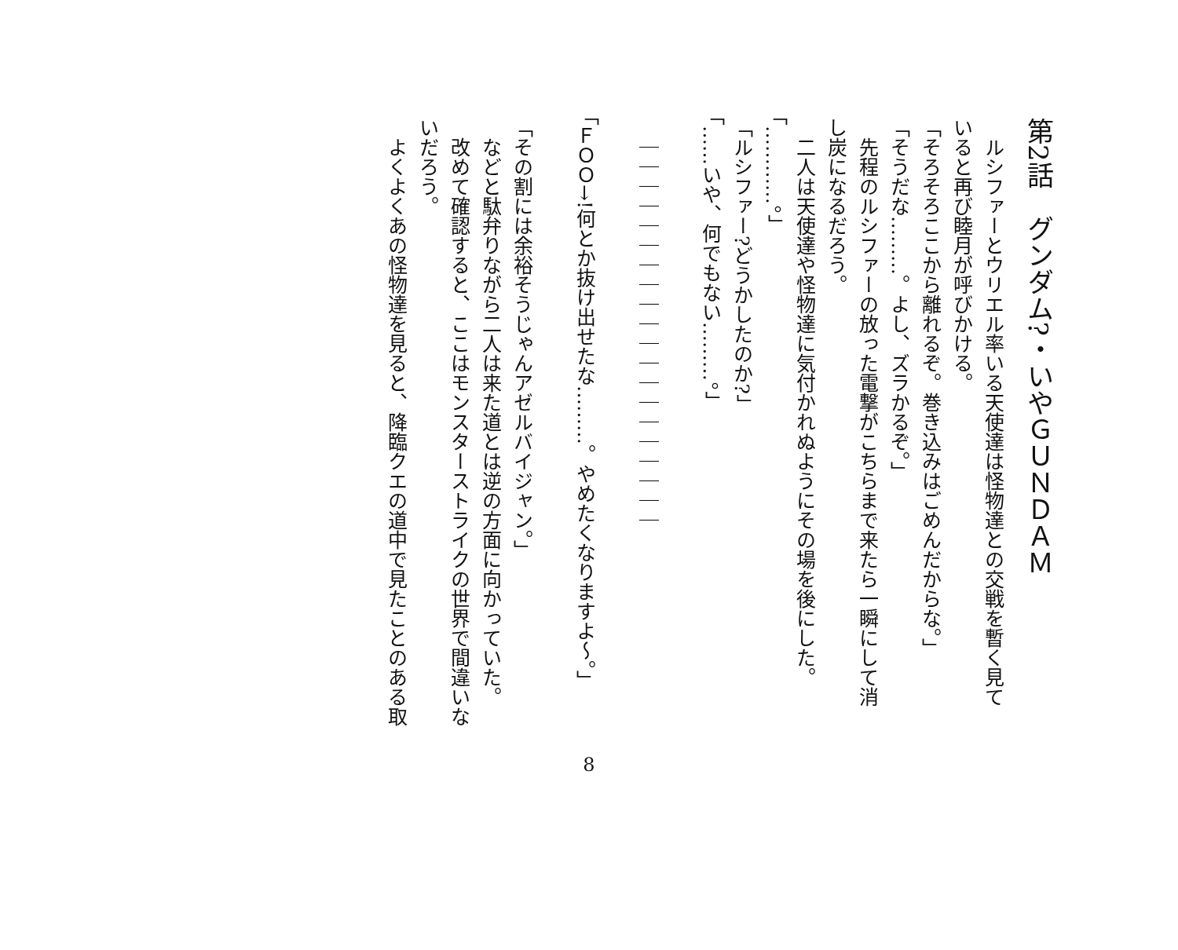第2話　グンダム?・いやＧＵＮＤＡＭ
ルシファーとウリエル率いる天使達は怪物達との交戦を暫く見て
いると再び睦月が呼びかける。
「そろそろここから離れるぞ。巻き込みはごめんだからな。」
「そうだな………。よし、ズラかるぞ。」
先程のルシファーの放った電撃がこちらまで来たら一瞬にして消
し炭になるだろう。
二人は天使達や怪物達に気付かれぬようにその場を後にした。
「…………。」
「ルシファー?どうかしたのか?」
「……いや、何でもない………。」
｜｜｜｜｜｜｜｜｜｜｜｜｜｜｜｜｜｜｜｜
「ＦＯＯ→!何とか抜け出せたな………。やめたくなりますよ〜。」
「その割には余裕そうじゃんアゼルバイジャン。」
などと駄弁りながら二人は来た道とは逆の方面に向かっていた。
改めて確認すると、ここはモンスターストライクの世界で間違いな
いだろう。
よくよくあの怪物達を見ると、降臨クエの道中で見たことのある取
8